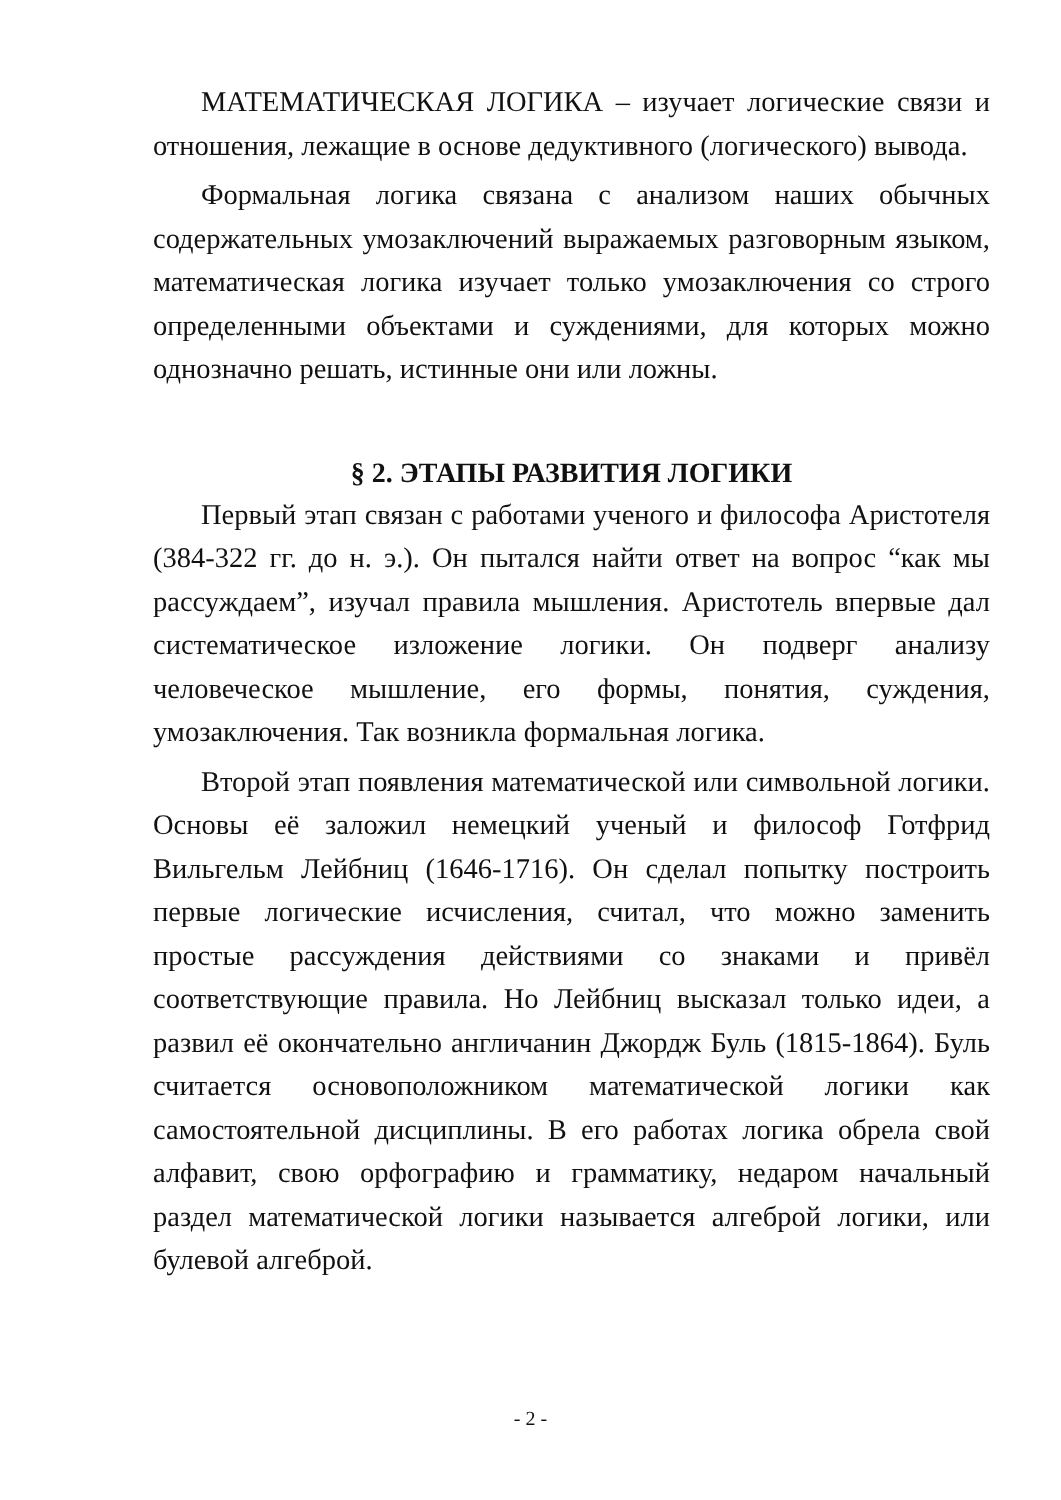МАТЕМАТИЧЕСКАЯ ЛОГИКА – изучает логические связи и отношения, лежащие в основе дедуктивного (логического) вывода.
Формальная логика связана с анализом наших обычных содержательных умозаключений выражаемых разговорным языком, математическая логика изучает только умозаключения со строго определенными объектами и суждениями, для которых можно однозначно решать, истинные они или ложны.
§ 2. ЭТАПЫ РАЗВИТИЯ ЛОГИКИ
Первый этап связан с работами ученого и философа Аристотеля (384-322 гг. до н. э.). Он пытался найти ответ на вопрос “как мы рассуждаем”, изучал правила мышления. Аристотель впервые дал систематическое изложение логики. Он подверг анализу человеческое мышление, его формы, понятия, суждения, умозаключения. Так возникла формальная логика.
Второй этап появления математической или символьной логики. Основы её заложил немецкий ученый и философ Готфрид Вильгельм Лейбниц (1646-1716). Он сделал попытку построить первые логические исчисления, считал, что можно заменить простые рассуждения действиями со знаками и привёл соответствующие правила. Но Лейбниц высказал только идеи, а развил её окончательно англичанин Джордж Буль (1815-1864). Буль считается основоположником математической логики как самостоятельной дисциплины. В его работах логика обрела свой алфавит, свою орфографию и грамматику, недаром начальный раздел математической логики называется алгеброй логики, или булевой алгеброй.
- 2 -